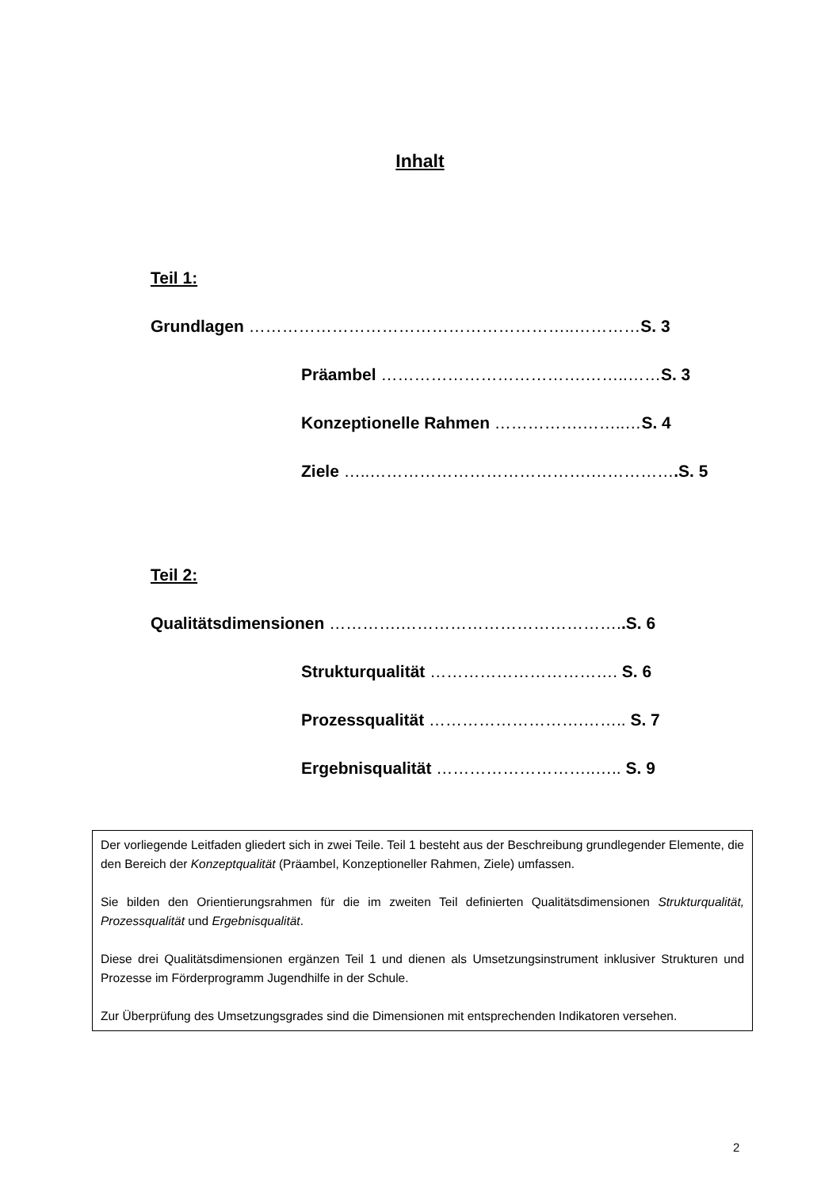Inhalt
Teil 1:
Grundlagen …………………………………………………..…………S. 3
Präambel ……………………………….……..……S. 3
Konzeptionelle Rahmen …………….……..…S. 4
Ziele …..………………………………….…………….S. 5
Teil 2:
Qualitätsdimensionen ………….…………………………………..S. 6
Strukturqualität ……………………………. S. 6
Prozessqualität ……………………….…….. S. 7
Ergebnisqualität ………………………..….. S. 9
Der vorliegende Leitfaden gliedert sich in zwei Teile. Teil 1 besteht aus der Beschreibung grundlegender Elemente, die den Bereich der Konzeptqualität (Präambel, Konzeptioneller Rahmen, Ziele) umfassen.
Sie bilden den Orientierungsrahmen für die im zweiten Teil definierten Qualitätsdimensionen Strukturqualität, Prozessqualität und Ergebnisqualität.
Diese drei Qualitätsdimensionen ergänzen Teil 1 und dienen als Umsetzungsinstrument inklusiver Strukturen und Prozesse im Förderprogramm Jugendhilfe in der Schule.
Zur Überprüfung des Umsetzungsgrades sind die Dimensionen mit entsprechenden Indikatoren versehen.
2